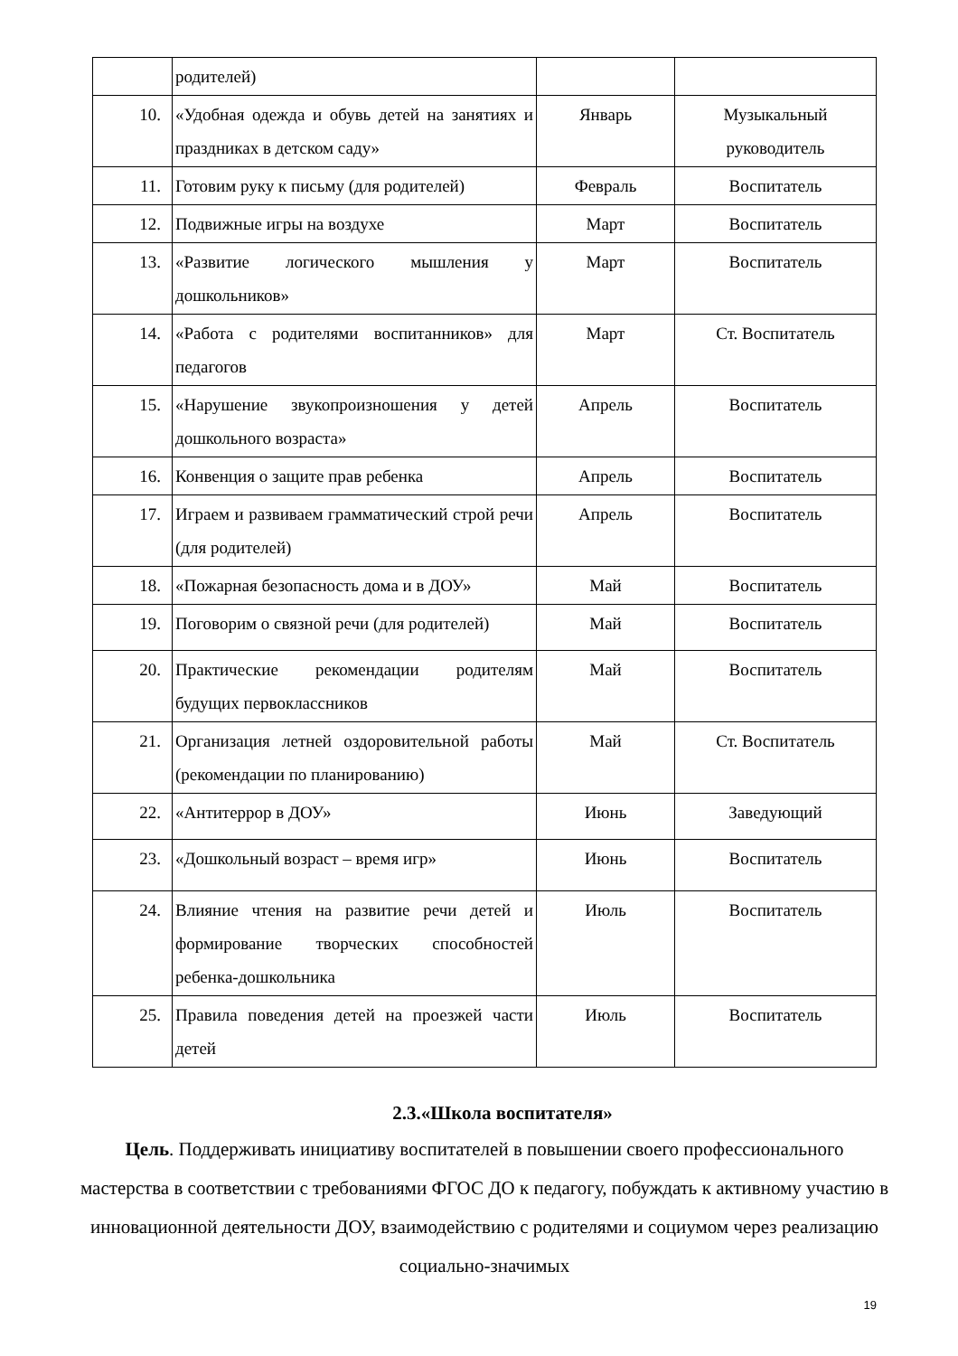| | родителей) | | |
| 10. | «Удобная одежда и обувь детей на занятиях и праздниках в детском саду» | Январь | Музыкальный руководитель |
| 11. | Готовим руку к письму (для родителей) | Февраль | Воспитатель |
| 12. | Подвижные игры на воздухе | Март | Воспитатель |
| 13. | «Развитие логического мышления у дошкольников» | Март | Воспитатель |
| 14. | «Работа с родителями воспитанников» для педагогов | Март | Ст. Воспитатель |
| 15. | «Нарушение звукопроизношения у детей дошкольного возраста» | Апрель | Воспитатель |
| 16. | Конвенция о защите прав ребенка | Апрель | Воспитатель |
| 17. | Играем и развиваем грамматический строй речи (для родителей) | Апрель | Воспитатель |
| 18. | «Пожарная безопасность дома и в ДОУ» | Май | Воспитатель |
| 19. | Поговорим о связной речи (для родителей) | Май | Воспитатель |
| 20. | Практические рекомендации родителям будущих первоклассников | Май | Воспитатель |
| 21. | Организация летней оздоровительной работы (рекомендации по планированию) | Май | Ст. Воспитатель |
| 22. | «Антитеррор в ДОУ» | Июнь | Заведующий |
| 23. | «Дошкольный возраст – время игр» | Июнь | Воспитатель |
| 24. | Влияние чтения на развитие речи детей и формирование творческих способностей ребенка-дошкольника | Июль | Воспитатель |
| 25. | Правила поведения детей на проезжей части детей | Июль | Воспитатель |
2.3.«Школа воспитателя»
Цель. Поддерживать инициативу воспитателей в повышении своего профессионального мастерства в соответствии с требованиями ФГОС ДО к педагогу, побуждать к активному участию в инновационной деятельности ДОУ, взаимодействию с родителями и социумом через реализацию социально-значимых
19